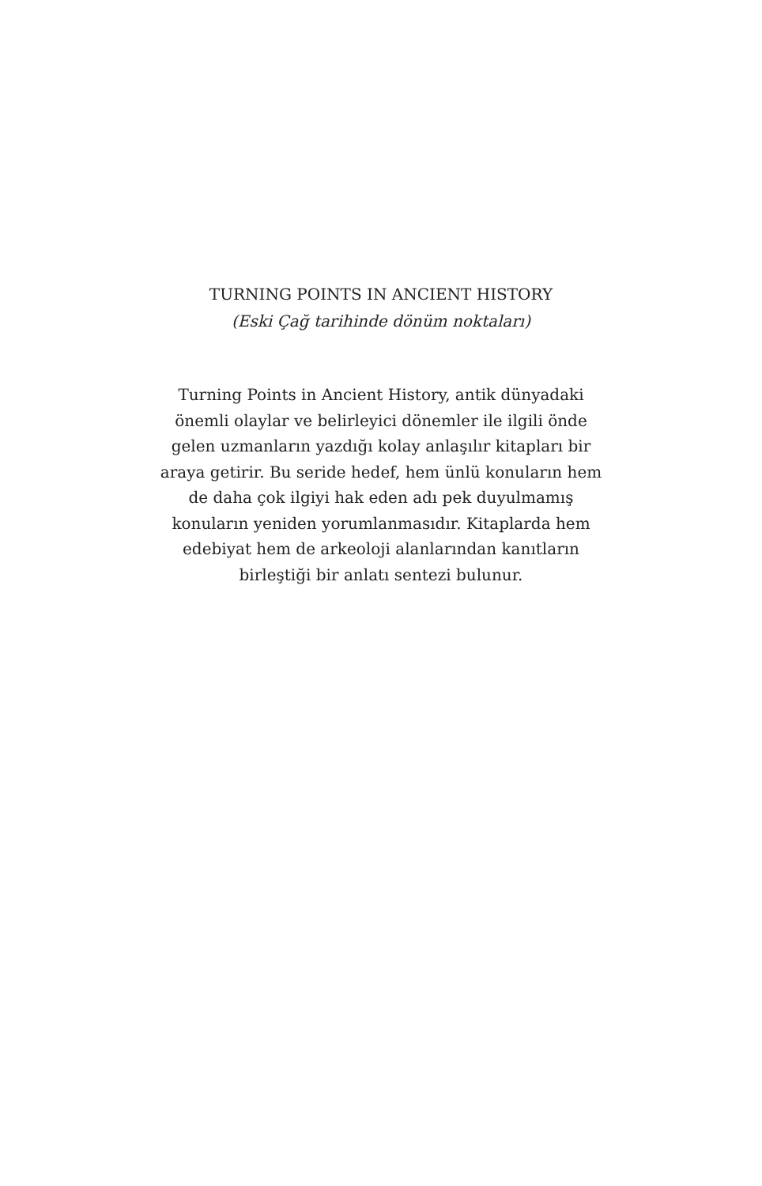TURNING POINTS IN ANCIENT HISTORY
(Eski Çağ tarihinde dönüm noktaları)
Turning Points in Ancient History, antik dünyadaki önemli olaylar ve belirleyici dönemler ile ilgili önde gelen uzmanların yazdığı kolay anlaşılır kitapları bir araya getirir. Bu seride hedef, hem ünlü konuların hem de daha çok ilgiyi hak eden adı pek duyulmamış konuların yeniden yorumlanmasıdır. Kitaplarda hem edebiyat hem de arkeoloji alanlarından kanıtların birleştiği bir anlatı sentezi bulunur.